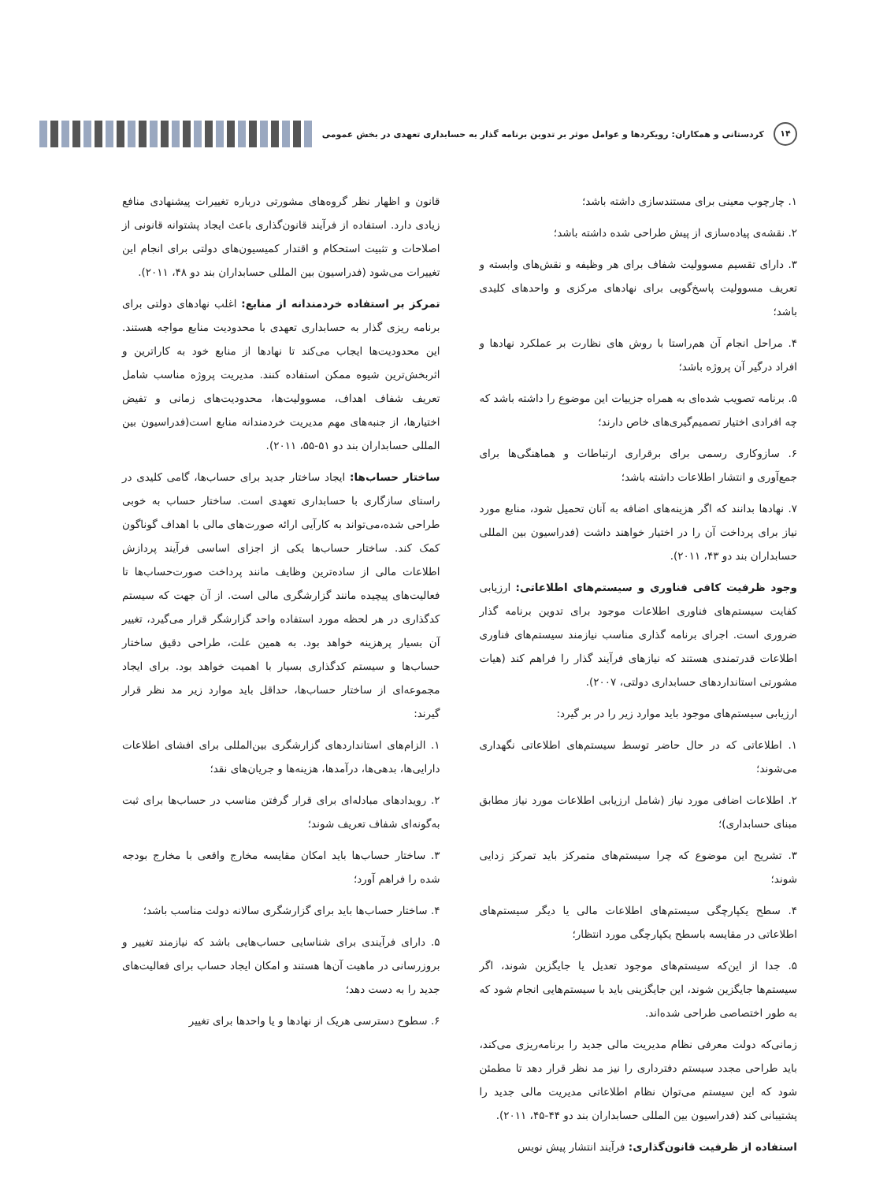۱۴ کردستانی و همکاران: رویکردها و عوامل موثر بر تدوین برنامه گذار به حسابداری تعهدی در بخش عمومی
۱. چارچوب معینی برای مستندسازی داشته باشد؛
۲. نقشه‌ی پیاده‌سازی از پیش طراحی شده داشته باشد؛
۳. دارای تقسیم مسوولیت شفاف برای هر وظیفه و نقش‌های وابسته و تعریف مسوولیت پاسخ‌گویی برای نهادهای مرکزی و واحدهای کلیدی باشد؛
۴. مراحل انجام آن هم‌راستا با روش های نظارت بر عملکرد نهادها و افراد درگیر آن پروژه باشد؛
۵. برنامه تصویب شده‌ای به همراه جزییات این موضوع را داشته باشد که چه افرادی اختیار تصمیم‌گیری‌های خاص دارند؛
۶. سازوکاری رسمی برای برقراری ارتباطات و هماهنگی‌ها برای جمع‌آوری و انتشار اطلاعات داشته باشد؛
۷. نهادها بدانند که اگر هزینه‌های اضافه به آنان تحمیل شود، منابع مورد نیاز برای پرداخت آن را در اختیار خواهند داشت (فدراسیون بین المللی حسابداران بند دو ۴۳، ۲۰۱۱).
وجود ظرفیت کافی فناوری و سیستم‌های اطلاعاتی: ارزیابی کفایت سیستم‌های فناوری اطلاعات موجود برای تدوین برنامه گذار ضروری است. اجرای برنامه گذاری مناسب نیازمند سیستم‌های فناوری اطلاعات قدرتمندی هستند که نیازهای فرآیند گذار را فراهم کند (هیات مشورتی استانداردهای حسابداری دولتی، ۲۰۰۷).
ارزیابی سیستم‌های موجود باید موارد زیر را در بر گیرد:
۱. اطلاعاتی که در حال حاضر توسط سیستم‌های اطلاعاتی نگهداری می‌شوند؛
۲. اطلاعات اضافی مورد نیاز (شامل ارزیابی اطلاعات مورد نیاز مطابق مبنای حسابداری)؛
۳. تشریح این موضوع که چرا سیستم‌های متمرکز باید تمرکز زدایی شوند؛
۴. سطح یکپارچگی سیستم‌های اطلاعات مالی یا دیگر سیستم‌های اطلاعاتی در مقایسه باسطح یکپارچگی مورد انتظار؛
۵. جدا از این‌که سیستم‌های موجود تعدیل یا جایگزین شوند، اگر سیستم‌ها جایگزین شوند، این جایگزینی باید با سیستم‌هایی انجام شود که به طور اختصاصی طراحی شده‌اند.
زمانی‌که دولت معرفی نظام مدیریت مالی جدید را برنامه‌ریزی می‌کند، باید طراحی مجدد سیستم دفترداری را نیز مد نظر قرار دهد تا مطمئن شود که این سیستم می‌توان نظام اطلاعاتی مدیریت مالی جدید را پشتیبانی کند (فدراسیون بین المللی حسابداران بند دو ۴۴-۴۵، ۲۰۱۱).
استفاده از ظرفیت قانون‌گذاری: فرآیند انتشار پیش نویس
قانون و اظهار نظر گروه‌های مشورتی درباره تغییرات پیشنهادی منافع زیادی دارد. استفاده از فرآیند قانون‌گذاری باعث ایجاد پشتوانه قانونی از اصلاحات و تثبیت استحکام و اقتدار کمیسیون‌های دولتی برای انجام این تغییرات می‌شود (فدراسیون بین المللی حسابداران بند دو ۴۸، ۲۰۱۱).
تمرکز بر استفاده خردمندانه از منابع: اغلب نهادهای دولتی برای برنامه ریزی گذار به حسابداری تعهدی با محدودیت منابع مواجه هستند. این محدودیت‌ها ایجاب می‌کند تا نهادها از منابع خود به کاراترین و اثربخش‌ترین شیوه ممکن استفاده کنند. مدیریت پروژه مناسب شامل تعریف شفاف اهداف، مسوولیت‌ها، محدودیت‌های زمانی و تفیض اختیارها، از جنبه‌های مهم مدیریت خردمندانه منابع است(فدراسیون بین المللی حسابداران بند دو ۵۱-۵۵، ۲۰۱۱).
ساختار حساب‌ها: ایجاد ساختار جدید برای حساب‌ها، گامی کلیدی در راستای سازگاری با حسابداری تعهدی است. ساختار حساب به خوبی طراحی شده،می‌تواند به کارآیی ارائه صورت‌های مالی با اهداف گوناگون کمک کند. ساختار حساب‌ها یکی از اجزای اساسی فرآیند پردازش اطلاعات مالی از ساده‌ترین وظایف مانند پرداخت صورت‌حساب‌ها تا فعالیت‌های پیچیده مانند گزارشگری مالی است. از آن جهت که سیستم کدگذاری در هر لحظه مورد استفاده واحد گزارشگر قرار می‌گیرد، تغییر آن بسیار پرهزینه خواهد بود. به همین علت، طراحی دقیق ساختار حساب‌ها و سیستم کدگذاری بسیار با اهمیت خواهد بود. برای ایجاد مجموعه‌ای از ساختار حساب‌ها، حداقل باید موارد زیر مد نظر قرار گیرند:
۱. الزام‌های استانداردهای گزارشگری بین‌المللی برای افشای اطلاعات دارایی‌ها، بدهی‌ها، درآمدها، هزینه‌ها و جریان‌های نقد؛
۲. رویدادهای مبادله‌ای برای قرار گرفتن مناسب در حساب‌ها برای ثبت به‌گونه‌ای شفاف تعریف شوند؛
۳. ساختار حساب‌ها باید امکان مقایسه مخارج واقعی با مخارج بودجه شده را فراهم آورد؛
۴. ساختار حساب‌ها باید برای گزارشگری سالانه دولت مناسب باشد؛
۵. دارای فرآیندی برای شناسایی حساب‌هایی باشد که نیازمند تغییر و بروزرسانی در ماهیت آن‌ها هستند و امکان ایجاد حساب برای فعالیت‌های جدید را به دست دهد؛
۶. سطوح دسترسی هریک از نهادها و یا واحدها برای تغییر